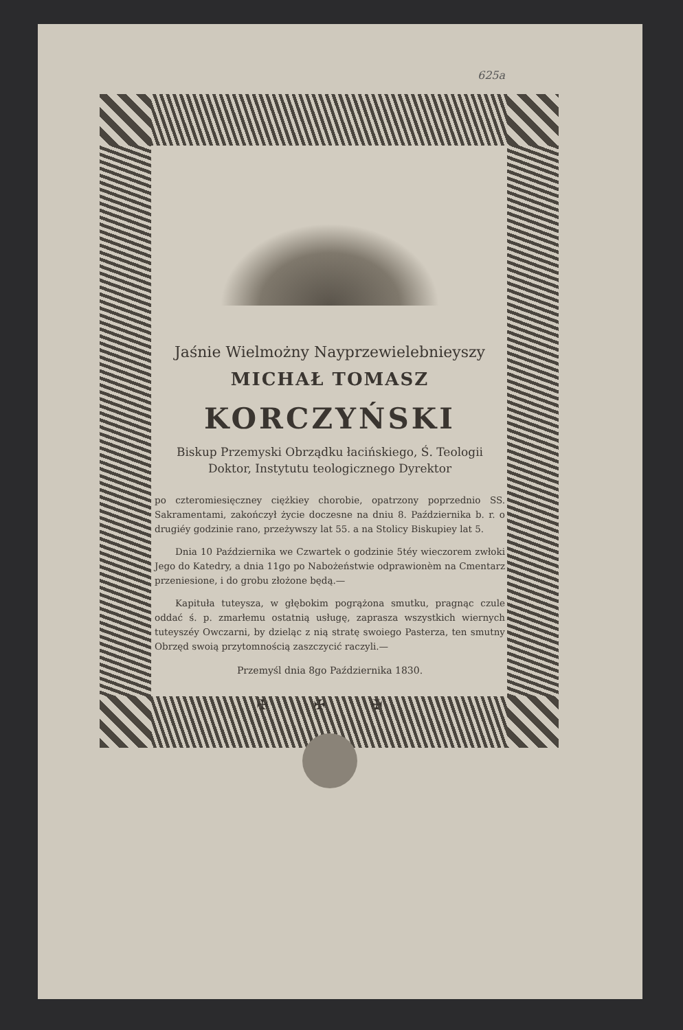625a
Jaśnie Wielmożny Nayprzewielebnieyszy
MICHAŁ TOMASZ
KORCZYŃSKI
Biskup Przemyski Obrządku łacińskiego, Ś. Teologii
Doktor, Instytutu teologicznego Dyrektor
po czteromiesięczney ciężkiey chorobie, opatrzony poprzednio SS. Sakramentami, zakończył życie doczesne na dniu 8. Października b. r. o drugiéy godzinie rano, przeżywszy lat 55. a na Stolicy Biskupiey lat 5.
Dnia 10 Października we Czwartek o godzinie 5téy wieczorem zwłoki Jego do Katedry, a dnia 11go po Nabożeństwie odprawionèm na Cmentarz przeniesione, i do grobu złożone będą.—
Kapituła tuteysza, w głębokim pogrążona smutku, pragnąc czule oddać ś. p. zmarłemu ostatnią usługę, zaprasza wszystkich wiernych tuteyszéy Owczarni, by dzieląc z nią stratę swoiego Pasterza, ten smutny Obrzęd swoią przytomnością zaszczycić raczyli.—
Przemyśl dnia 8go Października 1830.
✠ ✠ ✠